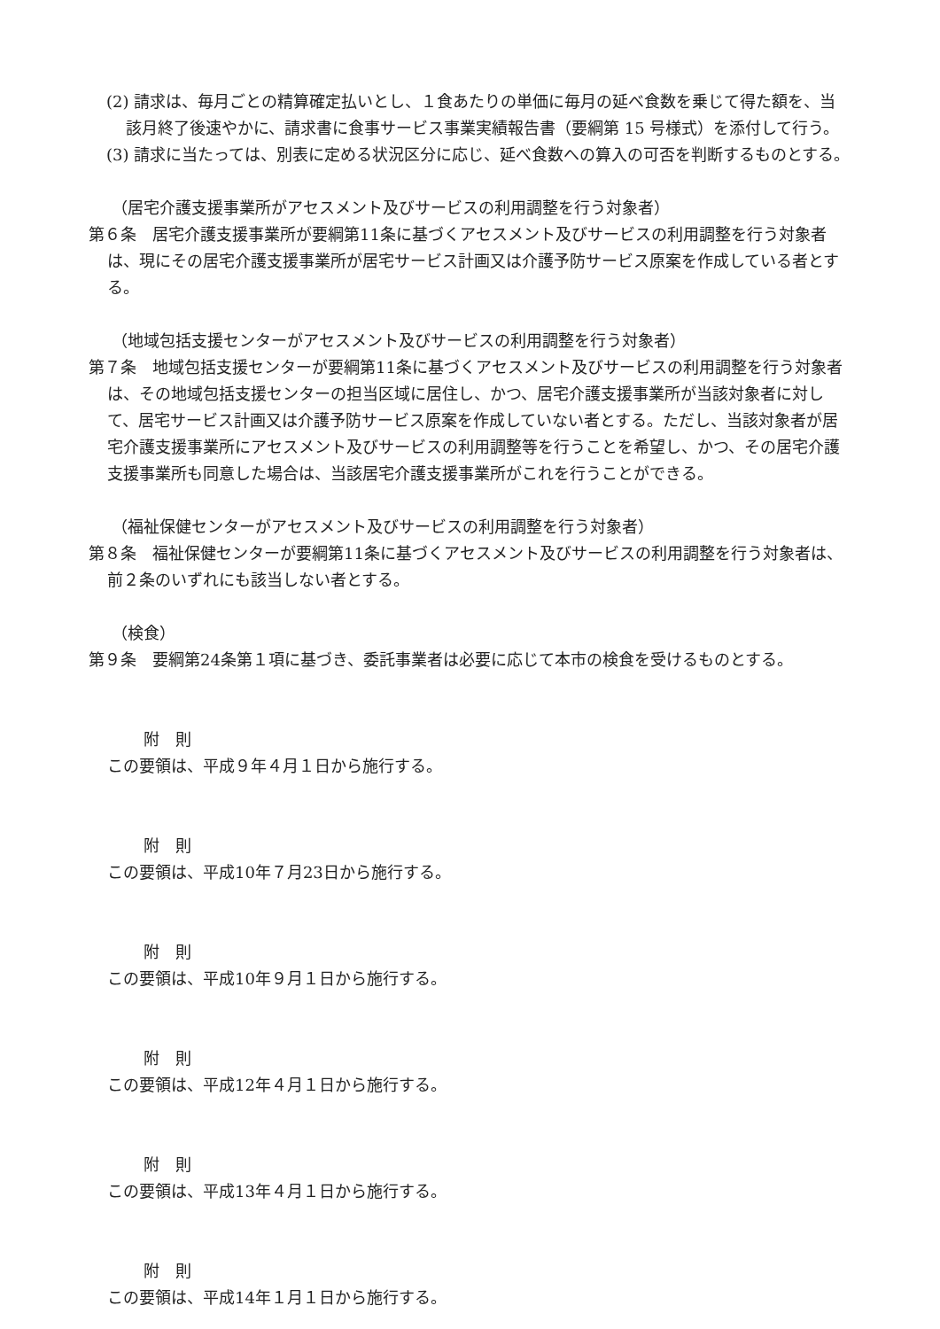(2) 請求は、毎月ごとの精算確定払いとし、１食あたりの単価に毎月の延べ食数を乗じて得た額を、当該月終了後速やかに、請求書に食事サービス事業実績報告書（要綱第 15 号様式）を添付して行う。
(3) 請求に当たっては、別表に定める状況区分に応じ、延べ食数への算入の可否を判断するものとする。
（居宅介護支援事業所がアセスメント及びサービスの利用調整を行う対象者）
第６条　居宅介護支援事業所が要綱第11条に基づくアセスメント及びサービスの利用調整を行う対象者は、現にその居宅介護支援事業所が居宅サービス計画又は介護予防サービス原案を作成している者とする。
（地域包括支援センターがアセスメント及びサービスの利用調整を行う対象者）
第７条　地域包括支援センターが要綱第11条に基づくアセスメント及びサービスの利用調整を行う対象者は、その地域包括支援センターの担当区域に居住し、かつ、居宅介護支援事業所が当該対象者に対して、居宅サービス計画又は介護予防サービス原案を作成していない者とする。ただし、当該対象者が居宅介護支援事業所にアセスメント及びサービスの利用調整等を行うことを希望し、かつ、その居宅介護支援事業所も同意した場合は、当該居宅介護支援事業所がこれを行うことができる。
（福祉保健センターがアセスメント及びサービスの利用調整を行う対象者）
第８条　福祉保健センターが要綱第11条に基づくアセスメント及びサービスの利用調整を行う対象者は、前２条のいずれにも該当しない者とする。
（検食）
第９条　要綱第24条第１項に基づき、委託事業者は必要に応じて本市の検食を受けるものとする。
附　則
この要領は、平成９年４月１日から施行する。
附　則
この要領は、平成10年７月23日から施行する。
附　則
この要領は、平成10年９月１日から施行する。
附　則
この要領は、平成12年４月１日から施行する。
附　則
この要領は、平成13年４月１日から施行する。
附　則
この要領は、平成14年１月１日から施行する。